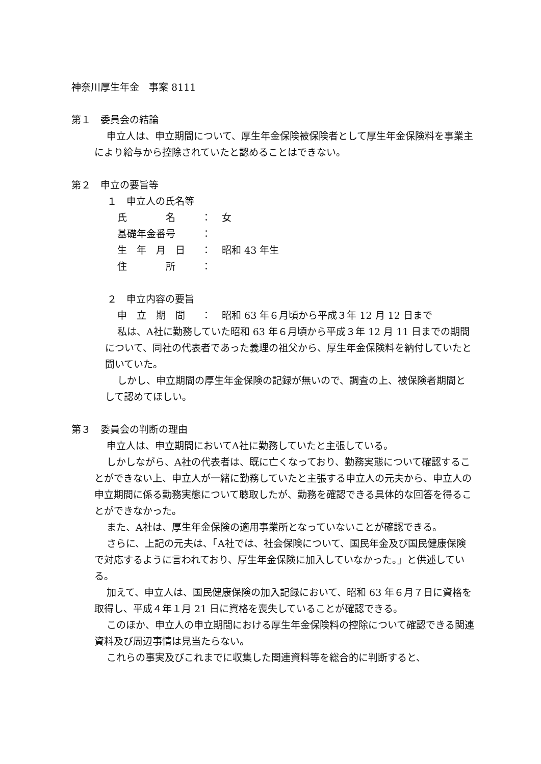神奈川厚生年金　事案 8111
第１　委員会の結論
申立人は、申立期間について、厚生年金保険被保険者として厚生年金保険料を事業主により給与から控除されていたと認めることはできない。
第２　申立の要旨等
１　申立人の氏名等
| 氏 名 | ： | 女 |
| 基礎年金番号 | ： | |
| 生 年 月 日 | ： | 昭和 43 年生 |
| 住 所 | ： | |
２　申立内容の要旨
| 申 立 期 間 | ： | 昭和 63 年６月頃から平成３年 12 月 12 日まで |
私は、A社に勤務していた昭和 63 年６月頃から平成３年 12 月 11 日までの期間について、同社の代表者であった義理の祖父から、厚生年金保険料を納付していたと聞いていた。
しかし、申立期間の厚生年金保険の記録が無いので、調査の上、被保険者期間として認めてほしい。
第３　委員会の判断の理由
申立人は、申立期間においてA社に勤務していたと主張している。
しかしながら、A社の代表者は、既に亡くなっており、勤務実態について確認することができない上、申立人が一緒に勤務していたと主張する申立人の元夫から、申立人の申立期間に係る勤務実態について聴取したが、勤務を確認できる具体的な回答を得ることができなかった。
また、A社は、厚生年金保険の適用事業所となっていないことが確認できる。
さらに、上記の元夫は、「A社では、社会保険について、国民年金及び国民健康保険で対応するように言われており、厚生年金保険に加入していなかった。」と供述している。
加えて、申立人は、国民健康保険の加入記録において、昭和 63 年６月７日に資格を取得し、平成４年１月 21 日に資格を喪失していることが確認できる。
このほか、申立人の申立期間における厚生年金保険料の控除について確認できる関連資料及び周辺事情は見当たらない。
これらの事実及びこれまでに収集した関連資料等を総合的に判断すると、